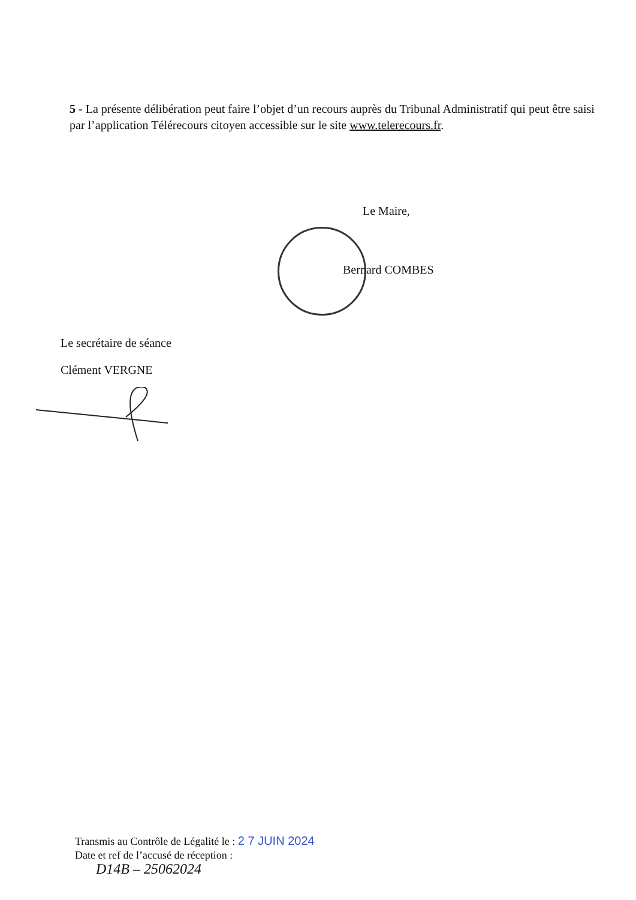5 - La présente délibération peut faire l’objet d’un recours auprès du Tribunal Administratif qui peut être saisi par l’application Télérecours citoyen accessible sur le site www.telerecours.fr.
Le Maire,
Bernard COMBES
Le secrétaire de séance
Clément VERGNE
Transmis au Contrôle de Légalité le : 2 7 JUIN 2024
Date et ref de l’accusé de réception :
D14B – 25062024